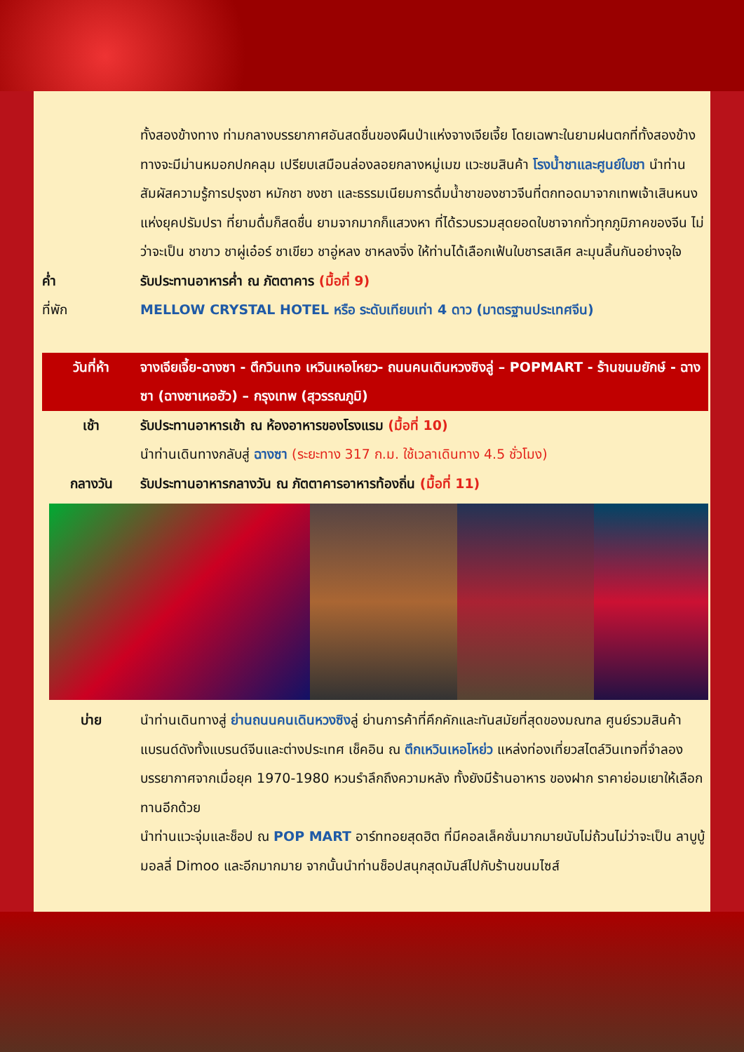ทั้งสองข้างทาง ท่ามกลางบรรยากาศอันสดชื่นของผืนป่าแห่งจางเจียเจี้ย โดยเฉพาะในยามฝนตกที่ทั้งสองข้างทางจะมีม่านหมอกปกคลุม เปรียบเสมือนล่องลอยกลางหมู่เมฆ แวะชมสินค้า โรงน้ำชาและศูนย์ใบชา นำท่านสัมผัสความรู้การปรุงชา หมักชา ชงชา และธรรมเนียมการดื่มน้ำชาของชาวจีนที่ตกทอดมาจากเทพเจ้าเสินหนงแห่งยุคปรัมปรา ที่ยามดื่มก็สดชื่น ยามจากมากก็แสวงหา ที่ได้รวบรวมสุดยอดใบชาจากทั่วทุกภูมิภาคของจีน ไม่ว่าจะเป็น ชาขาว ชาผู่เอ๋อร์ ชาเขียว ชาอู่หลง ชาหลงจิ่ง ให้ท่านได้เลือกเฟ้นใบชารสเลิศ ละมุนลิ้นกันอย่างจุใจ
ค่ำ รับประทานอาหารค่ำ ณ ภัตตาคาร (มื้อที่ 9)
ที่พัก MELLOW CRYSTAL HOTEL หรือ ระดับเทียบเท่า 4 ดาว (มาตรฐานประเทศจีน)
วันที่ห้า จางเจียเจี้ย-ฉางซา - ตึกวินเทจ เหวินเหอโหยว- ถนนคนเดินหวงซิงลู่ – POPMART - ร้านขนมยักษ์ - ฉางซา (ฉางซาเหอฮัว) – กรุงเทพ (สุวรรณภูมิ)
เช้า รับประทานอาหารเช้า ณ ห้องอาหารของโรงแรม (มื้อที่ 10)
นำท่านเดินทางกลับสู่ ฉางซา (ระยะทาง 317 ก.ม. ใช้เวลาเดินทาง 4.5 ชั่วโมง)
กลางวัน รับประทานอาหารกลางวัน ณ ภัตตาคารอาหารท้องถิ่น (มื้อที่ 11)
บ่าย นำท่านเดินทางสู่ ย่านถนนคนเดินหวงซิงลู่ ย่านการค้าที่คึกคักและทันสมัยที่สุดของมณฑล ศูนย์รวมสินค้าแบรนด์ดังทั้งแบรนด์จีนและต่างประเทศ เช็คอิน ณ ตึกเหวินเหอโหย่ว แหล่งท่องเที่ยวสไตล์วินเทจที่จำลองบรรยากาศจากเมื่อยุค 1970-1980 หวนรำลึกถึงความหลัง ทั้งยังมีร้านอาหาร ของฝาก ราคาย่อมเยาให้เลือกทานอีกด้วย
นำท่านแวะจุ่มและช็อป ณ POP MART อาร์ททอยสุดฮิต ที่มีคอลเล็คชั่นมากมายนับไม่ถ้วนไม่ว่าจะเป็น ลาบูบู้ มอลลี่ Dimoo และอีกมากมาย จากนั้นนำท่านช็อปสนุกสุดมันส์ไปกับร้านขนมไซส์